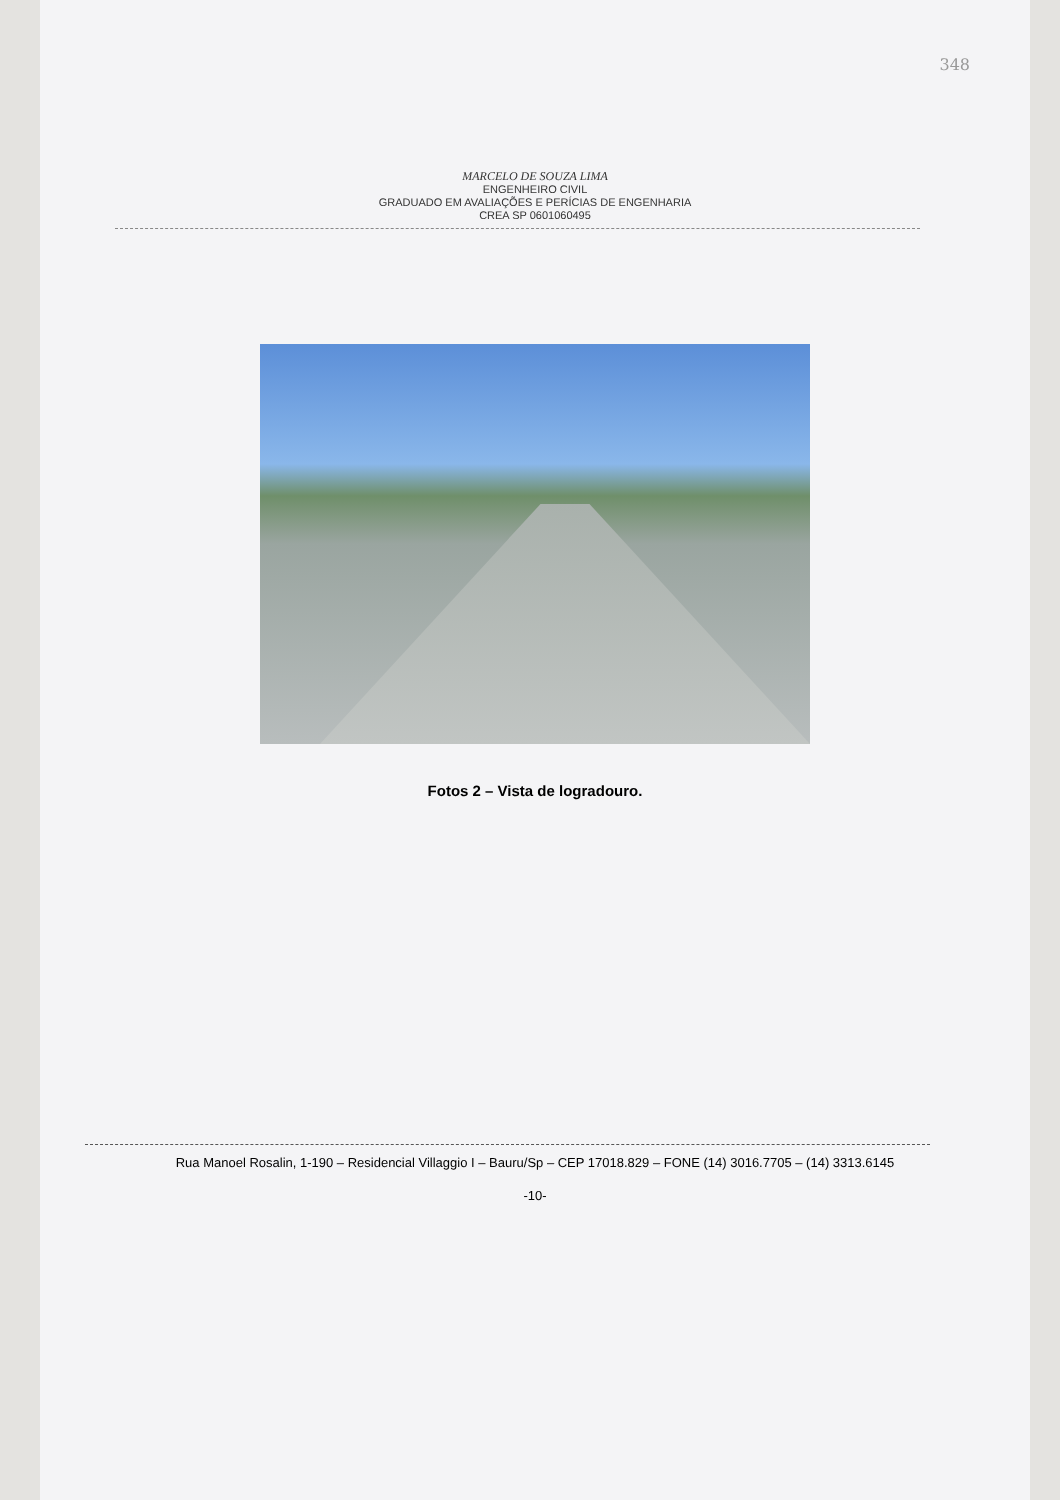348
MARCELO DE SOUZA LIMA
ENGENHEIRO CIVIL
GRADUADO EM AVALIAÇÕES E PERÍCIAS DE ENGENHARIA
CREA SP 0601060495
Fotos 2 – Vista de logradouro.
Rua Manoel Rosalin, 1-190 – Residencial Villaggio I – Bauru/Sp – CEP 17018.829 – FONE (14) 3016.7705 – (14) 3313.6145
-10-